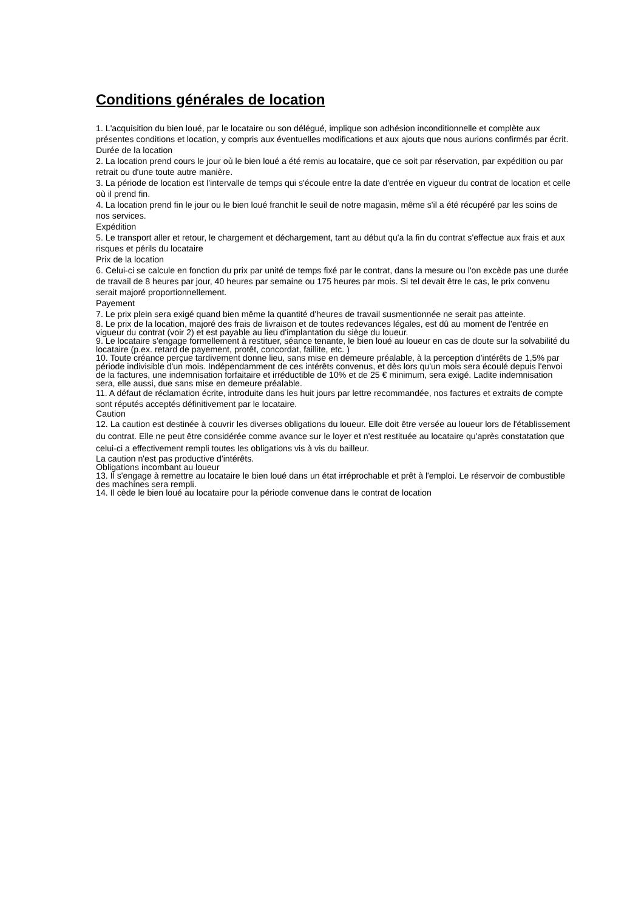Conditions générales de location
1. L'acquisition du bien loué, par le locataire ou son délégué, implique son adhésion inconditionnelle et complète aux présentes conditions et location, y compris aux éventuelles modifications et aux ajouts que nous aurions confirmés par écrit.
Durée de la location
2. La location prend cours le jour où le bien loué a été remis au locataire, que ce soit par réservation, par expédition ou par retrait ou d'une toute autre manière.
3. La période de location est l'intervalle de temps qui s'écoule entre la date d'entrée en vigueur du contrat de location et celle où il prend fin.
4. La location prend fin le jour ou le bien loué franchit le seuil de notre magasin, même s'il a été récupéré par les soins de nos services.
Expédition
5. Le transport aller et retour, le chargement et déchargement, tant au début qu'a la fin du contrat s'effectue aux frais et aux risques et périls du locataire
Prix de la location
6. Celui-ci se calcule en fonction du prix par unité de temps fixé par le contrat, dans la mesure ou l'on excède pas une durée de travail de 8 heures par jour, 40 heures par semaine ou 175 heures par mois. Si tel devait être le cas, le prix convenu serait majoré proportionnellement.
Payement
7. Le prix plein sera exigé quand bien même la quantité d'heures de travail susmentionnée ne serait pas atteinte.
8. Le prix de la location, majoré des frais de livraison et de toutes redevances légales, est dû au moment de l'entrée en vigueur du contrat (voir 2) et est payable au lieu d'implantation du siège du loueur.
9. Le locataire s'engage formellement à restituer, séance tenante, le bien loué au loueur en cas de doute sur la solvabilité du locataire (p.ex. retard de payement, protêt, concordat, faillite, etc. )
10. Toute créance perçue tardivement donne lieu, sans mise en demeure préalable, à la perception d'intérêts de 1,5% par période indivisible d'un mois. Indépendamment de ces intérêts convenus, et dès lors qu'un mois sera écoulé depuis l'envoi de la factures, une indemnisation forfaitaire et irréductible de 10% et de 25 € minimum, sera exigé. Ladite indemnisation sera, elle aussi, due sans mise en demeure préalable.
11. A défaut de réclamation écrite, introduite dans les huit jours par lettre recommandée, nos factures et extraits de compte sont réputés acceptés définitivement par le locataire.
Caution
12. La caution est destinée à couvrir les diverses obligations du loueur. Elle doit être versée au loueur lors de l'établissement du contrat. Elle ne peut être considérée comme avance sur le loyer et n'est restituée au locataire qu'après constatation que celui-ci a effectivement rempli toutes les obligations vis à vis du bailleur.
La caution n'est pas productive d'intérêts.
Obligations incombant au loueur
13. Il s'engage à remettre au locataire le bien loué dans un état irréprochable et prêt à l'emploi. Le réservoir de combustible des machines sera rempli.
14. Il cède le bien loué au locataire pour la période convenue dans le contrat de location